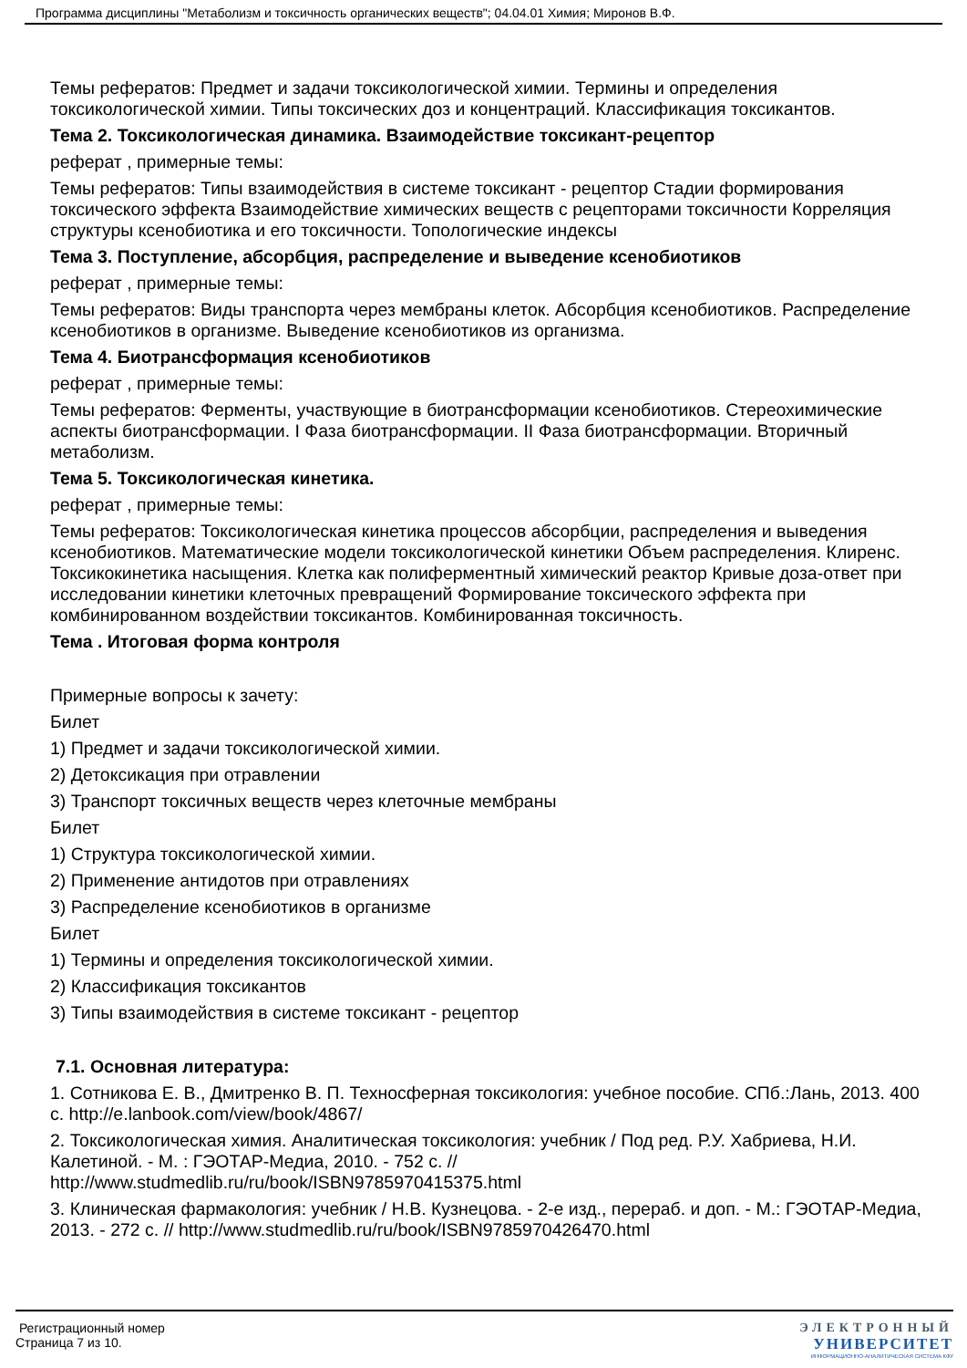Программа дисциплины "Метаболизм и токсичность органических веществ"; 04.04.01 Химия; Миронов В.Ф.
Темы рефератов: Предмет и задачи токсикологической химии. Термины и определения токсикологической химии. Типы токсических доз и концентраций. Классификация токсикантов.
Тема 2. Токсикологическая динамика. Взаимодействие токсикант-рецептор
реферат , примерные темы:
Темы рефератов: Типы взаимодействия в системе токсикант - рецептор Стадии формирования токсического эффекта Взаимодействие химических веществ с рецепторами токсичности Корреляция структуры ксенобиотика и его токсичности. Топологические индексы
Тема 3. Поступление, абсорбция, распределение и выведение ксенобиотиков
реферат , примерные темы:
Темы рефератов: Виды транспорта через мембраны клеток. Абсорбция ксенобиотиков. Распределение ксенобиотиков в организме. Выведение ксенобиотиков из организма.
Тема 4. Биотрансформация ксенобиотиков
реферат , примерные темы:
Темы рефератов: Ферменты, участвующие в биотрансформации ксенобиотиков. Стереохимические аспекты биотрансформации. I Фаза биотрансформации. II Фаза биотрансформации. Вторичный метаболизм.
Тема 5. Токсикологическая кинетика.
реферат , примерные темы:
Темы рефератов: Токсикологическая кинетика процессов абсорбции, распределения и выведения ксенобиотиков. Математические модели токсикологической кинетики Объем распределения. Клиренс. Токсикокинетика насыщения. Клетка как полиферментный химический реактор Кривые доза-ответ при исследовании кинетики клеточных превращений Формирование токсического эффекта при комбинированном воздействии токсикантов. Комбинированная токсичность.
Тема . Итоговая форма контроля
Примерные вопросы к зачету:
Билет
1) Предмет и задачи токсикологической химии.
2) Детоксикация при отравлении
3) Транспорт токсичных веществ через клеточные мембраны
Билет
1) Структура токсикологической химии.
2) Применение антидотов при отравлениях
3) Распределение ксенобиотиков в организме
Билет
1) Термины и определения токсикологической химии.
2) Классификация токсикантов
3) Типы взаимодействия в системе токсикант - рецептор
7.1. Основная литература:
1. Сотникова Е. В., Дмитренко В. П. Техносферная токсикология: учебное пособие. СПб.:Лань, 2013. 400 с. http://e.lanbook.com/view/book/4867/
2. Токсикологическая химия. Аналитическая токсикология: учебник / Под ред. Р.У. Хабриева, Н.И. Калетиной. - М. : ГЭОТАР-Медиа, 2010. - 752 с. // http://www.studmedlib.ru/ru/book/ISBN9785970415375.html
3. Клиническая фармакология: учебник / Н.В. Кузнецова. - 2-е изд., перераб. и доп. - М.: ГЭОТАР-Медиа, 2013. - 272 с. // http://www.studmedlib.ru/ru/book/ISBN9785970426470.html
Регистрационный номер
Страница 7 из 10.
ЭЛЕКТРОННЫЙ
УНИВЕРСИТЕТ
ИНФОРМАЦИОННО-АНАЛИТИЧЕСКАЯ СИСТЕМА КФУ